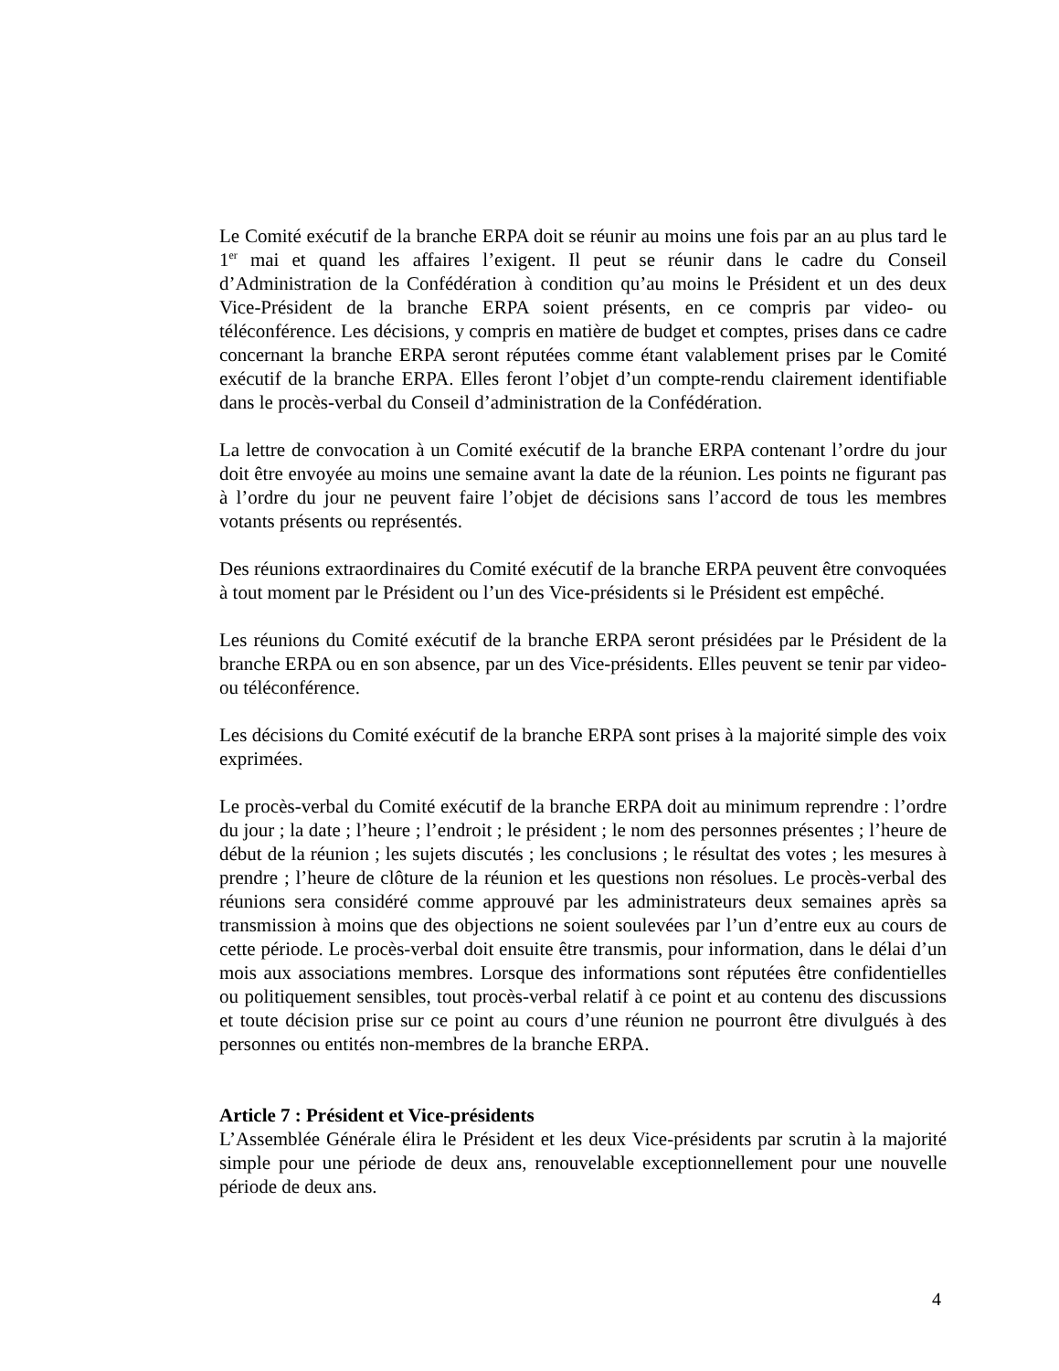Le Comité exécutif de la branche ERPA doit se réunir au moins une fois par an au plus tard le 1<sup>er</sup> mai et quand les affaires l’exigent. Il peut se réunir dans le cadre du Conseil d’Administration de la Confédération à condition qu’au moins le Président et un des deux Vice-Président de la branche ERPA soient présents, en ce compris par video- ou téléconférence. Les décisions, y compris en matière de budget et comptes, prises dans ce cadre concernant la branche ERPA seront réputées comme étant valablement prises par le Comité exécutif de la branche ERPA. Elles feront l’objet d’un compte-rendu clairement identifiable dans le procès-verbal du Conseil d’administration de la Confédération.
La lettre de convocation à un Comité exécutif de la branche ERPA contenant l’ordre du jour doit être envoyée au moins une semaine avant la date de la réunion. Les points ne figurant pas à l’ordre du jour ne peuvent faire l’objet de décisions sans l’accord de tous les membres votants présents ou représentés.
Des réunions extraordinaires du Comité exécutif de la branche ERPA peuvent être convoquées à tout moment par le Président ou l’un des Vice-présidents si le Président est empêché.
Les réunions du Comité exécutif de la branche ERPA seront présidées par le Président de la branche ERPA ou en son absence, par un des Vice-présidents. Elles peuvent se tenir par video- ou téléconférence.
Les décisions du Comité exécutif de la branche ERPA sont prises à la majorité simple des voix exprimées.
Le procès-verbal du Comité exécutif de la branche ERPA doit au minimum reprendre : l’ordre du jour ; la date ; l’heure ; l’endroit ; le président ; le nom des personnes présentes ; l’heure de début de la réunion ; les sujets discutés ; les conclusions ; le résultat des votes ; les mesures à prendre ; l’heure de clôture de la réunion et les questions non résolues. Le procès-verbal des réunions sera considéré comme approuvé par les administrateurs deux semaines après sa transmission à moins que des objections ne soient soulevées par l’un d’entre eux au cours de cette période. Le procès-verbal doit ensuite être transmis, pour information, dans le délai d’un mois aux associations membres. Lorsque des informations sont réputées être confidentielles ou politiquement sensibles, tout procès-verbal relatif à ce point et au contenu des discussions et toute décision prise sur ce point au cours d’une réunion ne pourront être divulgués à des personnes ou entités non-membres de la branche ERPA.
Article 7 : Président et Vice-présidents
L’Assemblée Générale élira le Président et les deux Vice-présidents par scrutin à la majorité simple pour une période de deux ans, renouvelable exceptionnellement pour une nouvelle période de deux ans.
4